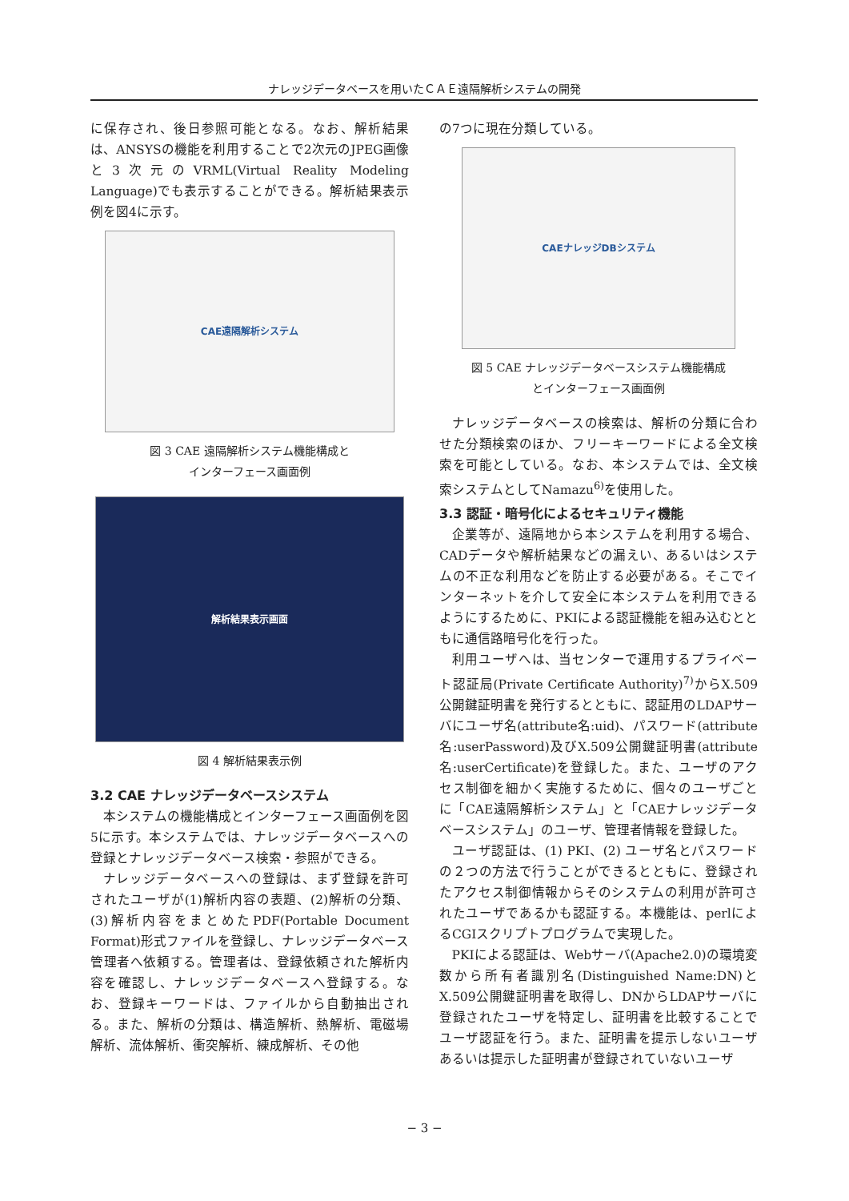ナレッジデータベースを用いたＣＡＥ遠隔解析システムの開発
に保存され、後日参照可能となる。なお、解析結果は、ANSYSの機能を利用することで2次元のJPEG画像と3次元のVRML(Virtual Reality Modeling Language)でも表示することができる。解析結果表示例を図4に示す。
CAE遠隔解析システム
図 3 CAE 遠隔解析システム機能構成と
インターフェース画面例
解析結果表示画面
図 4 解析結果表示例
3.2 CAE ナレッジデータベースシステム
本システムの機能構成とインターフェース画面例を図5に示す。本システムでは、ナレッジデータベースへの登録とナレッジデータベース検索・参照ができる。
ナレッジデータベースへの登録は、まず登録を許可されたユーザが(1)解析内容の表題、(2)解析の分類、(3)解析内容をまとめたPDF(Portable Document Format)形式ファイルを登録し、ナレッジデータベース管理者へ依頼する。管理者は、登録依頼された解析内容を確認し、ナレッジデータベースへ登録する。なお、登録キーワードは、ファイルから自動抽出される。また、解析の分類は、構造解析、熱解析、電磁場解析、流体解析、衝突解析、練成解析、その他
の7つに現在分類している。
CAEナレッジDBシステム
図 5 CAE ナレッジデータベースシステム機能構成
とインターフェース画面例
ナレッジデータベースの検索は、解析の分類に合わせた分類検索のほか、フリーキーワードによる全文検索を可能としている。なお、本システムでは、全文検索システムとしてNamazu<sup>6)</sup>を使用した。
3.3 認証・暗号化によるセキュリティ機能
企業等が、遠隔地から本システムを利用する場合、CADデータや解析結果などの漏えい、あるいはシステムの不正な利用などを防止する必要がある。そこでインターネットを介して安全に本システムを利用できるようにするために、PKIによる認証機能を組み込むとともに通信路暗号化を行った。
利用ユーザへは、当センターで運用するプライベート認証局(Private Certificate Authority)<sup>7)</sup>からX.509公開鍵証明書を発行するとともに、認証用のLDAPサーバにユーザ名(attribute名:uid)、パスワード(attribute名:userPassword)及びX.509公開鍵証明書(attribute名:userCertificate)を登録した。また、ユーザのアクセス制御を細かく実施するために、個々のユーザごとに「CAE遠隔解析システム」と「CAEナレッジデータベースシステム」のユーザ、管理者情報を登録した。
ユーザ認証は、(1) PKI、(2) ユーザ名とパスワードの２つの方法で行うことができるとともに、登録されたアクセス制御情報からそのシステムの利用が許可されたユーザであるかも認証する。本機能は、perlによるCGIスクリプトプログラムで実現した。
PKIによる認証は、Webサーバ(Apache2.0)の環境変数から所有者識別名(Distinguished Name:DN)とX.509公開鍵証明書を取得し、DNからLDAPサーバに登録されたユーザを特定し、証明書を比較することでユーザ認証を行う。また、証明書を提示しないユーザあるいは提示した証明書が登録されていないユーザ
− 3 −